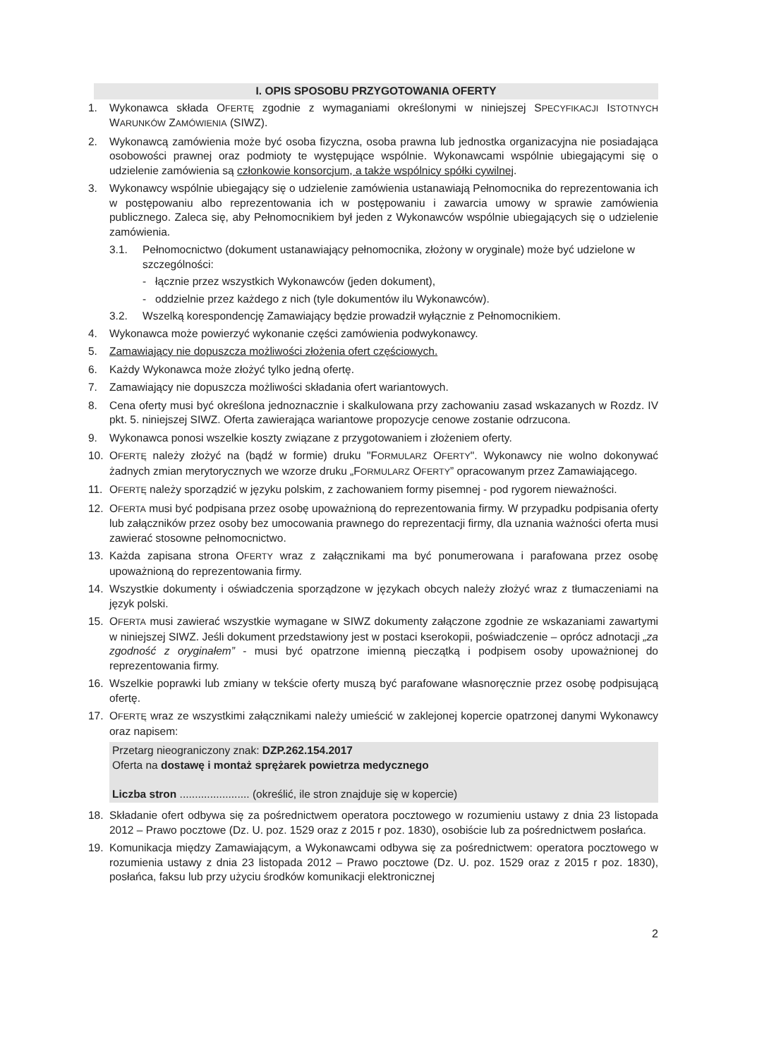I. OPIS SPOSOBU PRZYGOTOWANIA OFERTY
1. Wykonawca składa OFERTĘ zgodnie z wymaganiami określonymi w niniejszej SPECYFIKACJI ISTOTNYCH WARUNKÓW ZAMÓWIENIA (SIWZ).
2. Wykonawcą zamówienia może być osoba fizyczna, osoba prawna lub jednostka organizacyjna nie posiadająca osobowości prawnej oraz podmioty te występujące wspólnie. Wykonawcami wspólnie ubiegającymi się o udzielenie zamówienia są członkowie konsorcjum, a także wspólnicy spółki cywilnej.
3. Wykonawcy wspólnie ubiegający się o udzielenie zamówienia ustanawiają Pełnomocnika do reprezentowania ich w postępowaniu albo reprezentowania ich w postępowaniu i zawarcia umowy w sprawie zamówienia publicznego. Zaleca się, aby Pełnomocnikiem był jeden z Wykonawców wspólnie ubiegających się o udzielenie zamówienia.
3.1. Pełnomocnictwo (dokument ustanawiający pełnomocnika, złożony w oryginale) może być udzielone w szczególności:
- łącznie przez wszystkich Wykonawców (jeden dokument),
- oddzielnie przez każdego z nich (tyle dokumentów ilu Wykonawców).
3.2. Wszelką korespondencję Zamawiający będzie prowadził wyłącznie z Pełnomocnikiem.
4. Wykonawca może powierzyć wykonanie części zamówienia podwykonawcy.
5. Zamawiający nie dopuszcza możliwości złożenia ofert częściowych.
6. Każdy Wykonawca może złożyć tylko jedną ofertę.
7. Zamawiający nie dopuszcza możliwości składania ofert wariantowych.
8. Cena oferty musi być określona jednoznacznie i skalkulowana przy zachowaniu zasad wskazanych w Rozdz. IV pkt. 5. niniejszej SIWZ. Oferta zawierająca wariantowe propozycje cenowe zostanie odrzucona.
9. Wykonawca ponosi wszelkie koszty związane z przygotowaniem i złożeniem oferty.
10. OFERTĘ należy złożyć na (bądź w formie) druku "FORMULARZ OFERTY". Wykonawcy nie wolno dokonywać żadnych zmian merytorycznych we wzorze druku „FORMULARZ OFERTY” opracowanym przez Zamawiającego.
11. OFERTĘ należy sporządzić w języku polskim, z zachowaniem formy pisemnej - pod rygorem nieważności.
12. OFERTA musi być podpisana przez osobę upoważnioną do reprezentowania firmy. W przypadku podpisania oferty lub załączników przez osoby bez umocowania prawnego do reprezentacji firmy, dla uznania ważności oferta musi zawierać stosowne pełnomocnictwo.
13. Każda zapisana strona OFERTY wraz z załącznikami ma być ponumerowana i parafowana przez osobę upoważnioną do reprezentowania firmy.
14. Wszystkie dokumenty i oświadczenia sporządzone w językach obcych należy złożyć wraz z tłumaczeniami na język polski.
15. OFERTA musi zawierać wszystkie wymagane w SIWZ dokumenty załączone zgodnie ze wskazaniami zawartymi w niniejszej SIWZ. Jeśli dokument przedstawiony jest w postaci kserokopii, poświadczenie – oprócz adnotacji „za zgodność z oryginałem” - musi być opatrzone imienną pieczątką i podpisem osoby upoważnionej do reprezentowania firmy.
16. Wszelkie poprawki lub zmiany w tekście oferty muszą być parafowane własnoręcznie przez osobę podpisującą ofertę.
17. OFERTĘ wraz ze wszystkimi załącznikami należy umieścić w zaklejonej kopercie opatrzonej danymi Wykonawcy oraz napisem:
Przetarg nieograniczony znak: DZP.262.154.2017
Oferta na dostawę i montaż sprężarek powietrza medycznego
Liczba stron ....................... (określić, ile stron znajduje się w kopercie)
18. Składanie ofert odbywa się za pośrednictwem operatora pocztowego w rozumieniu ustawy z dnia 23 listopada 2012 – Prawo pocztowe (Dz. U. poz. 1529 oraz z 2015 r poz. 1830), osobiście lub za pośrednictwem posłańca.
19. Komunikacja między Zamawiającym, a Wykonawcami odbywa się za pośrednictwem: operatora pocztowego w rozumienia ustawy z dnia 23 listopada 2012 – Prawo pocztowe (Dz. U. poz. 1529 oraz z 2015 r poz. 1830), posłańca, faksu lub przy użyciu środków komunikacji elektronicznej
2